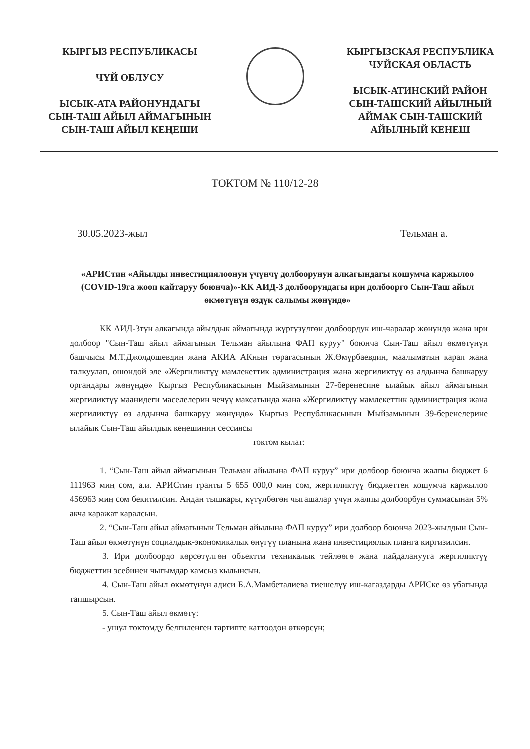КЫРГЫЗ РЕСПУБЛИКАСЫ
ЧҮЙ ОБЛУСУ
ЫСЫК-АТА РАЙОНУНДАГЫ
СЫН-ТАШ АЙЫЛ АЙМАГЫНЫН
СЫН-ТАШ АЙЫЛ КЕҢЕШИ
КЫРГЫЗСКАЯ РЕСПУБЛИКА
ЧУЙСКАЯ ОБЛАСТЬ
ЫСЫК-АТИНСКИЙ РАЙОН
СЫН-ТАШСКИЙ АЙЫЛНЫЙ
АЙМАК СЫН-ТАШСКИЙ
АЙЫЛНЫЙ КЕНЕШ
ТОКТОМ № 110/12-28
30.05.2023-жыл Тельман а.
«АРИСтин «Айылды инвестициялоонун үчүнчү долбоорунун алкагындагы кошумча каржылоо (COVID-19га жооп кайтаруу боюнча)»-КК АИД-3 долбоорундагы ири долбоорго Сын-Таш айыл өкмөтүнүн өздүк салымы жөнүндө»
КК АИД-3түн алкагында айылдык аймагында жүргүзүлгөн долбоордук иш-чаралар жөнүндө жана ири долбоор "Сын-Таш айыл аймагынын Тельман айылына ФАП куруу" боюнча Сын-Таш айыл өкмөтүнүн башчысы М.Т.Джолдошевдин жана АКИА АКнын төрагасынын Ж.Өмүрбаевдин, маалыматын карап жана талкуулап, ошондой эле «Жергиликтүү мамлекеттик администрация жана жергиликтүү өз алдынча башкаруу органдары жөнүндө» Кыргыз Республикасынын Мыйзамынын 27-беренесине ылайык айыл аймагынын жергиликтүү маанидеги маселелерин чечүү максатында жана «Жергиликтүү мамлекеттик администрация жана жергиликтүү өз алдынча башкаруу жөнүндө» Кыргыз Республикасынын Мыйзамынын 39-беренелерине ылайык Сын-Таш айылдык кеңешинин сессиясы
токтом кылат:
1. “Сын-Таш айыл аймагынын Тельман айылына ФАП куруу” ири долбоор боюнча жалпы бюджет 6 111963 миң сом, а.и. АРИСтин гранты 5 655 000,0 миң сом, жергиликтүү бюджеттен кошумча каржылоо 456963 миң сом бекитилсин. Андан тышкары, күтүлбөгөн чыгашалар үчүн жалпы долбоорбун суммасынан 5% акча каражат каралсын.
2. “Сын-Таш айыл аймагынын Тельман айылына ФАП куруу” ири долбоор боюнча 2023-жылдын Сын-Таш айыл өкмөтүнүн социалдык-экономикалык өнүгүү планына жана инвестициялык планга киргизилсин.
3. Ири долбоордо көрсөтүлгөн объектти техникалык тейлөөгө жана пайдаланууга жергиликтүү бюджеттин эсебинен чыгымдар камсыз кылынсын.
4. Сын-Таш айыл өкмөтүнүн адиси Б.А.Мамбеталиева тиешелүү иш-кагаздарды АРИСке өз убагында тапшырсын.
5. Сын-Таш айыл өкмөтү:
- ушул токтомду белгиленген тартипте каттоодон өткөрсүн;